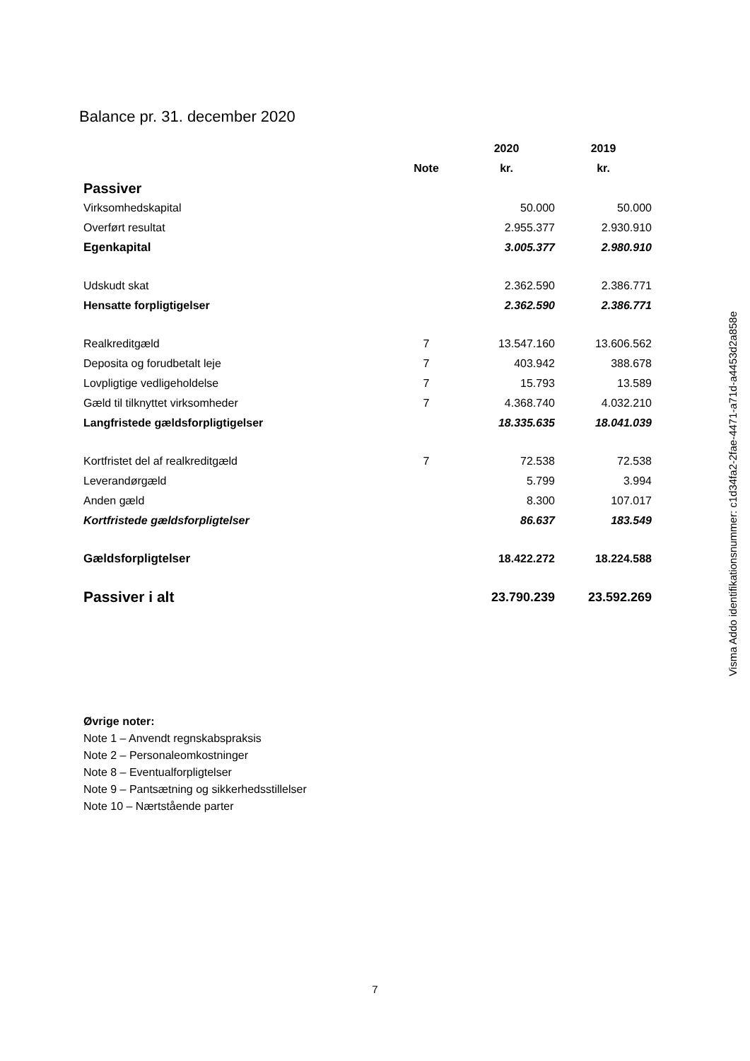Balance pr. 31. december 2020
| | | 2020 | 2019 |
| --- | --- | --- | --- |
| | Note | kr. | kr. |
| Passiver | | | |
| Virksomhedskapital | | 50.000 | 50.000 |
| Overført resultat | | 2.955.377 | 2.930.910 |
| Egenkapital | | 3.005.377 | 2.980.910 |
| Udskudt skat | | 2.362.590 | 2.386.771 |
| Hensatte forpligtigelser | | 2.362.590 | 2.386.771 |
| Realkreditgæld | 7 | 13.547.160 | 13.606.562 |
| Deposita og forudbetalt leje | 7 | 403.942 | 388.678 |
| Lovpligtige vedligeholdelse | 7 | 15.793 | 13.589 |
| Gæld til tilknyttet virksomheder | 7 | 4.368.740 | 4.032.210 |
| Langfristede gældsforpligtigelser | | 18.335.635 | 18.041.039 |
| Kortfristet del af realkreditgæld | 7 | 72.538 | 72.538 |
| Leverandørgæld | | 5.799 | 3.994 |
| Anden gæld | | 8.300 | 107.017 |
| Kortfristede gældsforpligtelser | | 86.637 | 183.549 |
| Gældsforpligtelser | | 18.422.272 | 18.224.588 |
| Passiver i alt | | 23.790.239 | 23.592.269 |
Øvrige noter:
Note 1 – Anvendt regnskabspraksis
Note 2 – Personaleomkostninger
Note 8 – Eventualforpligtelser
Note 9 – Pantsætning og sikkerhedsstillelser
Note 10 – Nærtstående parter
7
Visma Addo identifikationsnummer: c1d34fa2-2fae-4471-a71d-a4453d2a858e